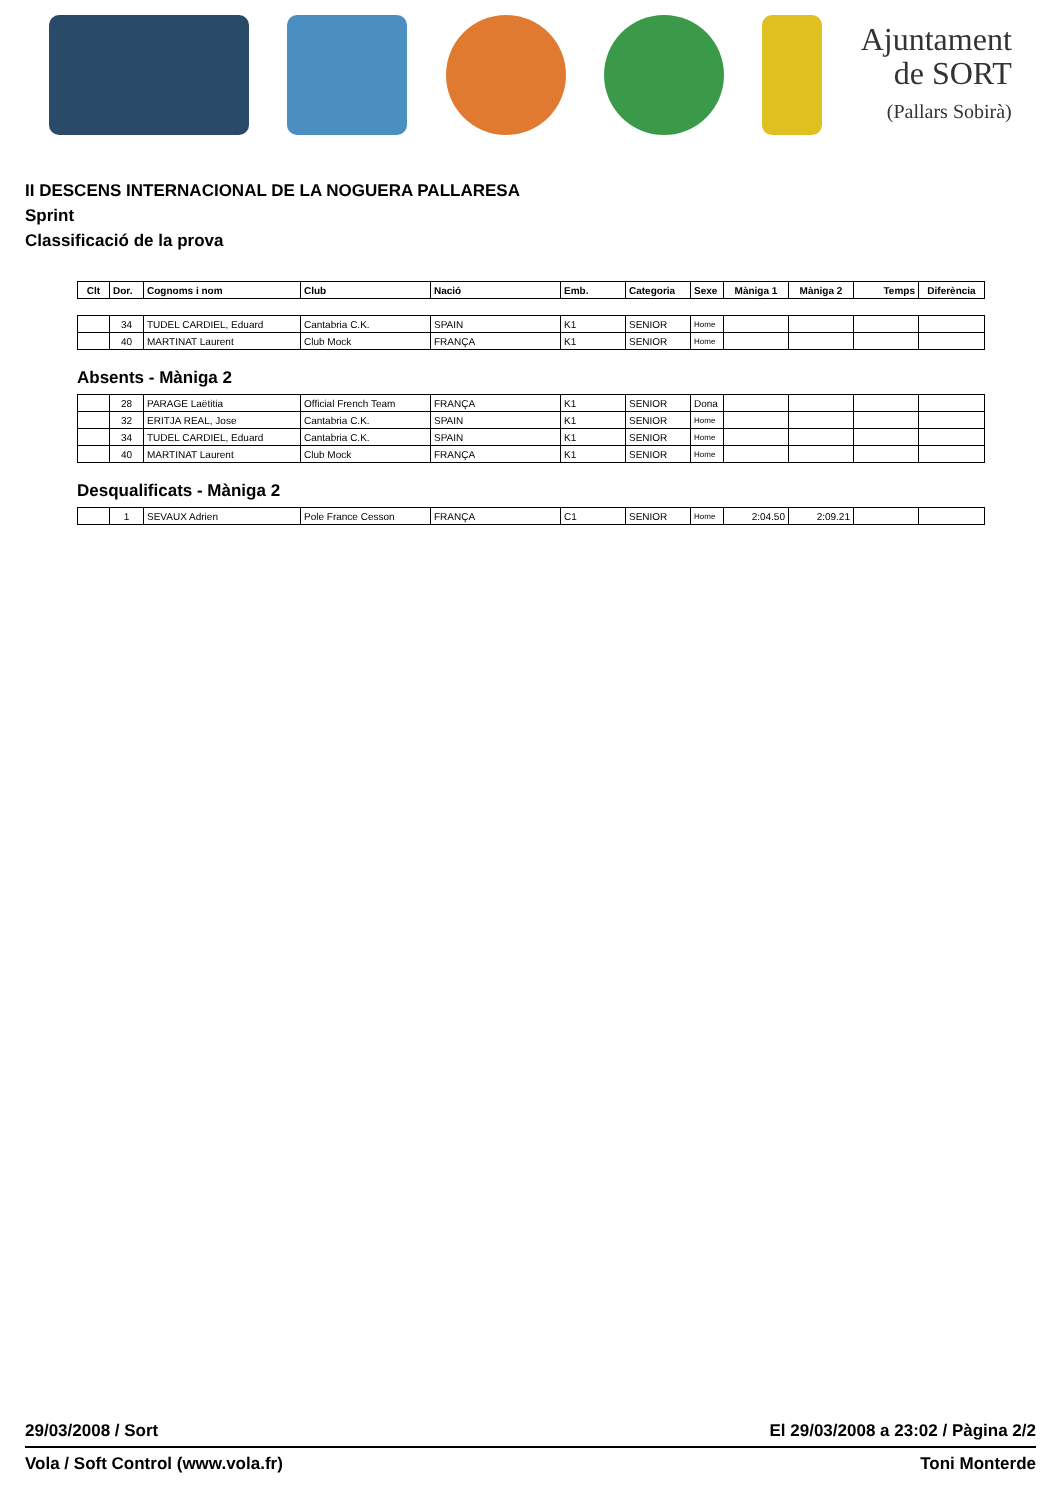Ajuntament
de SORT
(Pallars Sobirà)
II DESCENS INTERNACIONAL DE LA NOGUERA PALLARESA
Sprint
Classificació de la prova
| Clt | Dor. | Cognoms i nom | Club | Nació | Emb. | Categoria | Sexe | Màniga 1 | Màniga 2 | Temps | Diferència |
| --- | --- | --- | --- | --- | --- | --- | --- | --- | --- | --- | --- |
| | 34 | TUDEL CARDIEL, Eduard | Cantabria C.K. | SPAIN | K1 | SENIOR | Home | | | | |
| | 40 | MARTINAT Laurent | Club Mock | FRANÇA | K1 | SENIOR | Home | | | | |
Absents - Màniga 2
| | 28 | PARAGE Laëtitia | Official French Team | FRANÇA | K1 | SENIOR | Dona | | | | |
| | 32 | ERITJA REAL, Jose | Cantabria C.K. | SPAIN | K1 | SENIOR | Home | | | | |
| | 34 | TUDEL CARDIEL, Eduard | Cantabria C.K. | SPAIN | K1 | SENIOR | Home | | | | |
| | 40 | MARTINAT Laurent | Club Mock | FRANÇA | K1 | SENIOR | Home | | | | |
Desqualificats - Màniga 2
| | 1 | SEVAUX Adrien | Pole France Cesson | FRANÇA | C1 | SENIOR | Home | 2:04.50 | 2:09.21 | | |
29/03/2008 / Sort El 29/03/2008 a 23:02 / Pàgina 2/2
Vola / Soft Control (www.vola.fr) Toni Monterde